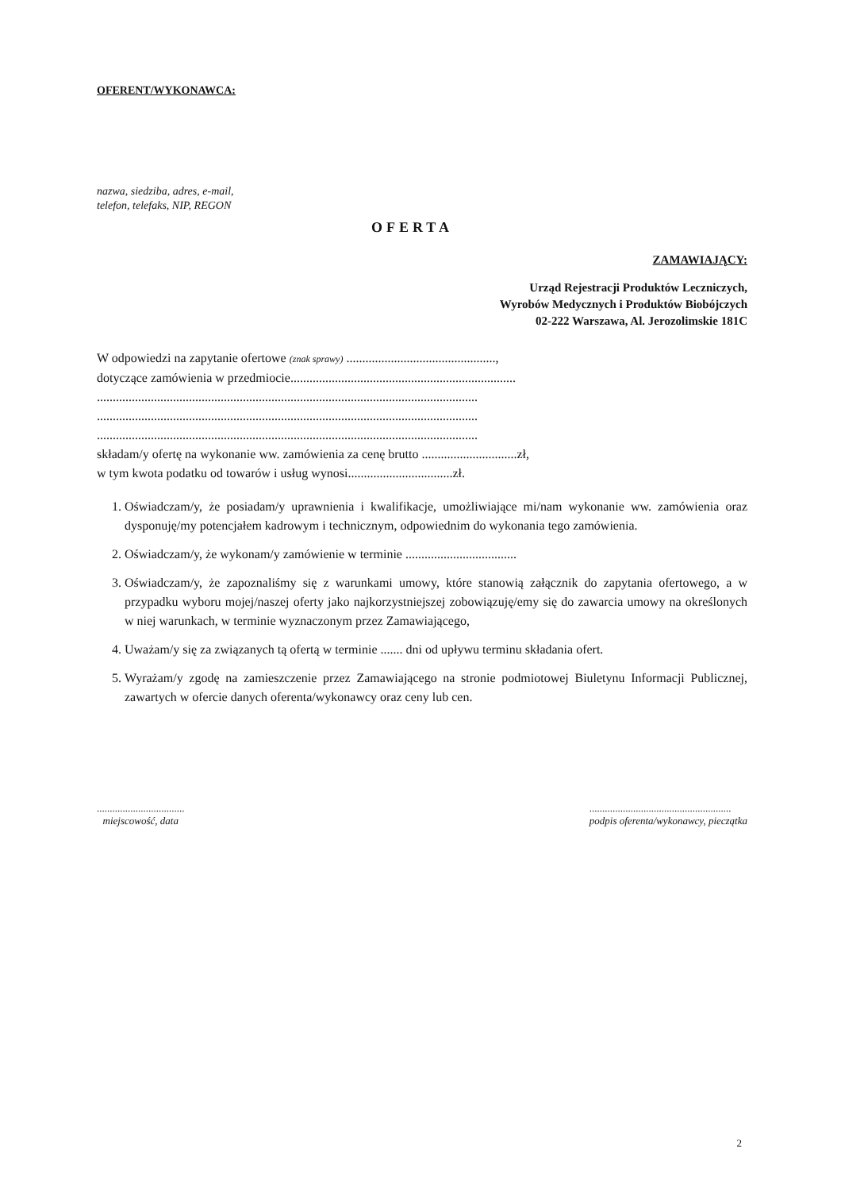OFERENT/WYKONAWCA:
nazwa, siedziba, adres, e-mail,
telefon, telefaks, NIP, REGON
OFERTA
ZAMAWIAJĄCY:
Urząd Rejestracji Produktów Leczniczych,
Wyrobów Medycznych i Produktów Biobójczych
02-222 Warszawa, Al. Jerozolimskie 181C
W odpowiedzi na zapytanie ofertowe (znak sprawy) ...............................................,
dotyczące zamówienia w przedmiocie.......................................................................
........................................................................................................................
........................................................................................................................
........................................................................................................................
składam/y ofertę na wykonanie ww. zamówienia za cenę brutto ..............................zł,
w tym kwota podatku od towarów i usług wynosi.................................zł.
1. Oświadczam/y, że posiadam/y uprawnienia i kwalifikacje, umożliwiające mi/nam wykonanie ww. zamówienia oraz dysponuję/my potencjałem kadrowym i technicznym, odpowiednim do wykonania tego zamówienia.
2. Oświadczam/y, że wykonam/y zamówienie w terminie ...................................
3. Oświadczam/y, że zapoznaliśmy się z warunkami umowy, które stanowią załącznik do zapytania ofertowego, a w przypadku wyboru mojej/naszej oferty jako najkorzystniejszej zobowiązuję/emy się do zawarcia umowy na określonych w niej warunkach, w terminie wyznaczonym przez Zamawiającego,
4. Uważam/y się za związanych tą ofertą w terminie ....... dni od upływu terminu składania ofert.
5. Wyrażam/y zgodę na zamieszczenie przez Zamawiającego na stronie podmiotowej Biuletynu Informacji Publicznej, zawartych w ofercie danych oferenta/wykonawcy oraz ceny lub cen.
..................................
miejscowość, data
.......................................................
podpis oferenta/wykonawcy, pieczątka
2